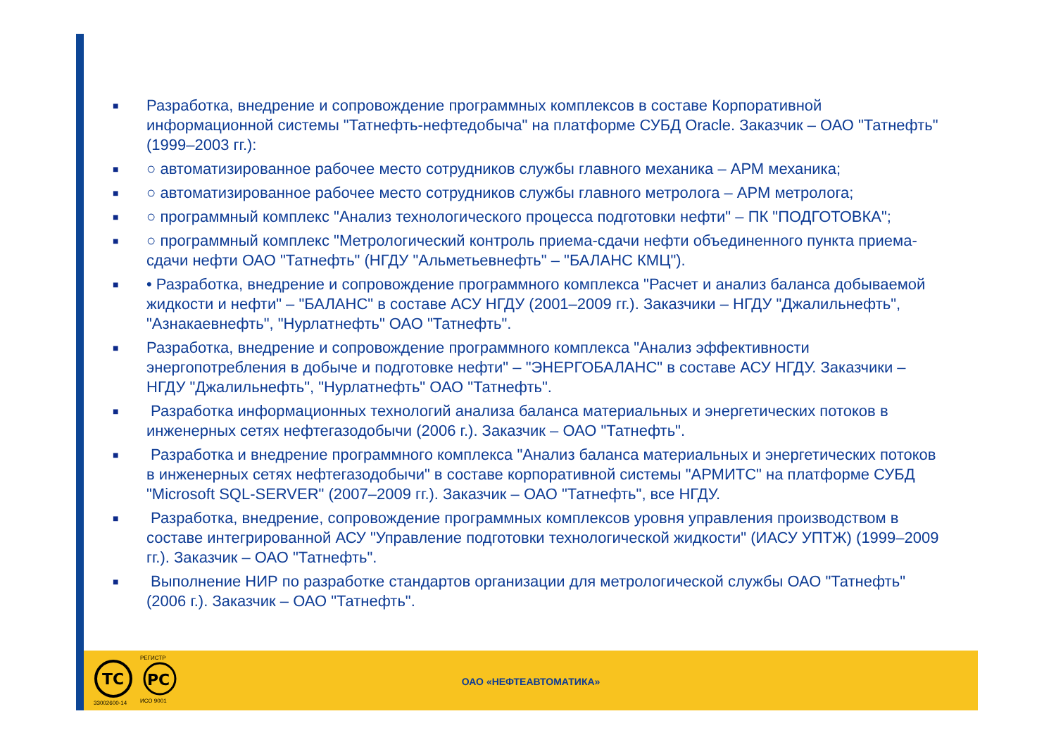■
Разработка, внедрение и сопровождение программных комплексов в составе Корпоративной информационной системы "Татнефть-нефтедобыча" на платформе СУБД Oracle. Заказчик – ОАО "Татнефть" (1999–2003 гг.):
■
○ автоматизированное рабочее место сотрудников службы главного механика – АРМ механика;
■
○ автоматизированное рабочее место сотрудников службы главного метролога – АРМ метролога;
■
○ программный комплекс "Анализ технологического процесса подготовки нефти" – ПК "ПОДГОТОВКА";
■
○ программный комплекс "Метрологический контроль приема-сдачи нефти объединенного пункта приема-сдачи нефти ОАО "Татнефть" (НГДУ "Альметьевнефть" – "БАЛАНС КМЦ").
■
• Разработка, внедрение и сопровождение программного комплекса "Расчет и анализ баланса добываемой жидкости и нефти" – "БАЛАНС" в составе АСУ НГДУ (2001–2009 гг.). Заказчики – НГДУ "Джалильнефть", "Азнакаевнефть", "Нурлатнефть" ОАО "Татнефть".
■
Разработка, внедрение и сопровождение программного комплекса "Анализ эффективности энергопотребления в добыче и подготовке нефти" – "ЭНЕРГОБАЛАНС" в составе АСУ НГДУ. Заказчики – НГДУ "Джалильнефть", "Нурлатнефть" ОАО "Татнефть".
■
Разработка информационных технологий анализа баланса материальных и энергетических потоков в инженерных сетях нефтегазодобычи (2006 г.). Заказчик – ОАО "Татнефть".
■
Разработка и внедрение программного комплекса "Анализ баланса материальных и энергетических потоков в инженерных сетях нефтегазодобычи" в составе корпоративной системы "АРМИТС" на платформе СУБД "Microsoft SQL-SERVER" (2007–2009 гг.). Заказчик – ОАО "Татнефть", все НГДУ.
■
Разработка, внедрение, сопровождение программных комплексов уровня управления производством в составе интегрированной АСУ "Управление подготовки технологической жидкости" (ИАСУ УПТЖ) (1999–2009 гг.). Заказчик – ОАО "Татнефть".
■
Выполнение НИР по разработке стандартов организации для метрологической службы ОАО "Татнефть" (2006 г.). Заказчик – ОАО "Татнефть".
TC
33002600-14
РЕГИСТР
РС
ИСО 9001
ОАО «НЕФТЕАВТОМАТИКА»